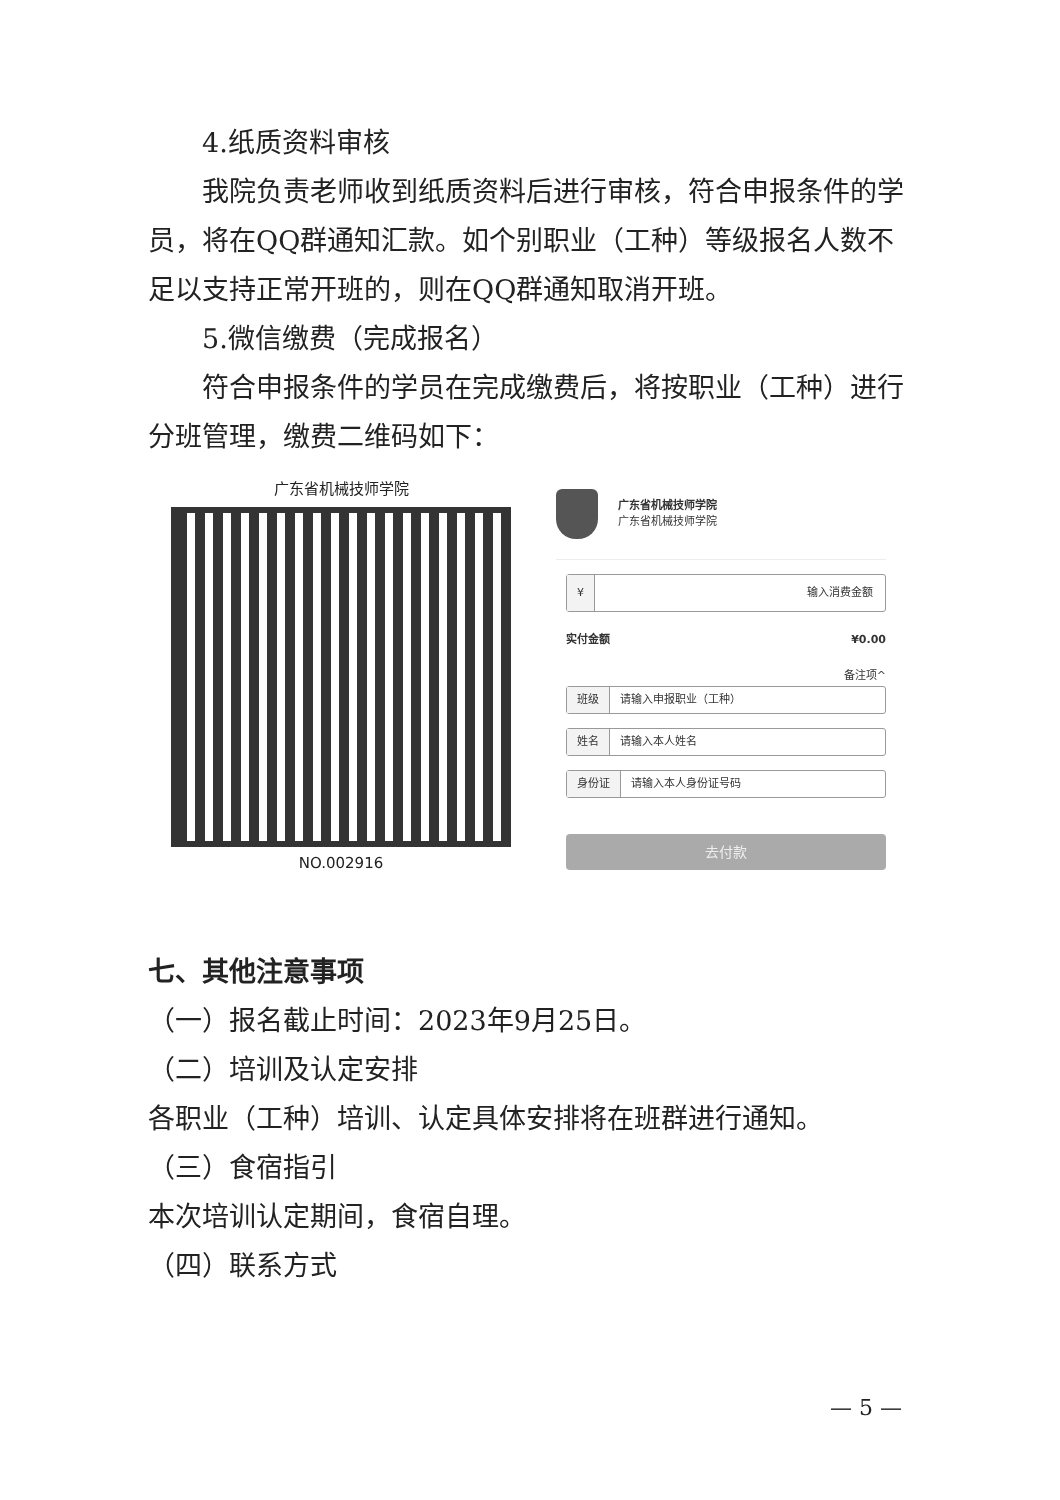4.纸质资料审核
我院负责老师收到纸质资料后进行审核，符合申报条件的学员，将在QQ群通知汇款。如个别职业（工种）等级报名人数不足以支持正常开班的，则在QQ群通知取消开班。
5.微信缴费（完成报名）
符合申报条件的学员在完成缴费后，将按职业（工种）进行分班管理，缴费二维码如下：
广东省机械技师学院
NO.002916
广东省机械技师学院
广东省机械技师学院
¥ 输入消费金额
实付金额 ¥0.00
备注项^
班级 请输入申报职业（工种）
姓名 请输入本人姓名
身份证 请输入本人身份证号码
去付款
七、其他注意事项
（一）报名截止时间：2023年9月25日。
（二）培训及认定安排
各职业（工种）培训、认定具体安排将在班群进行通知。
（三）食宿指引
本次培训认定期间，食宿自理。
（四）联系方式
— 5 —